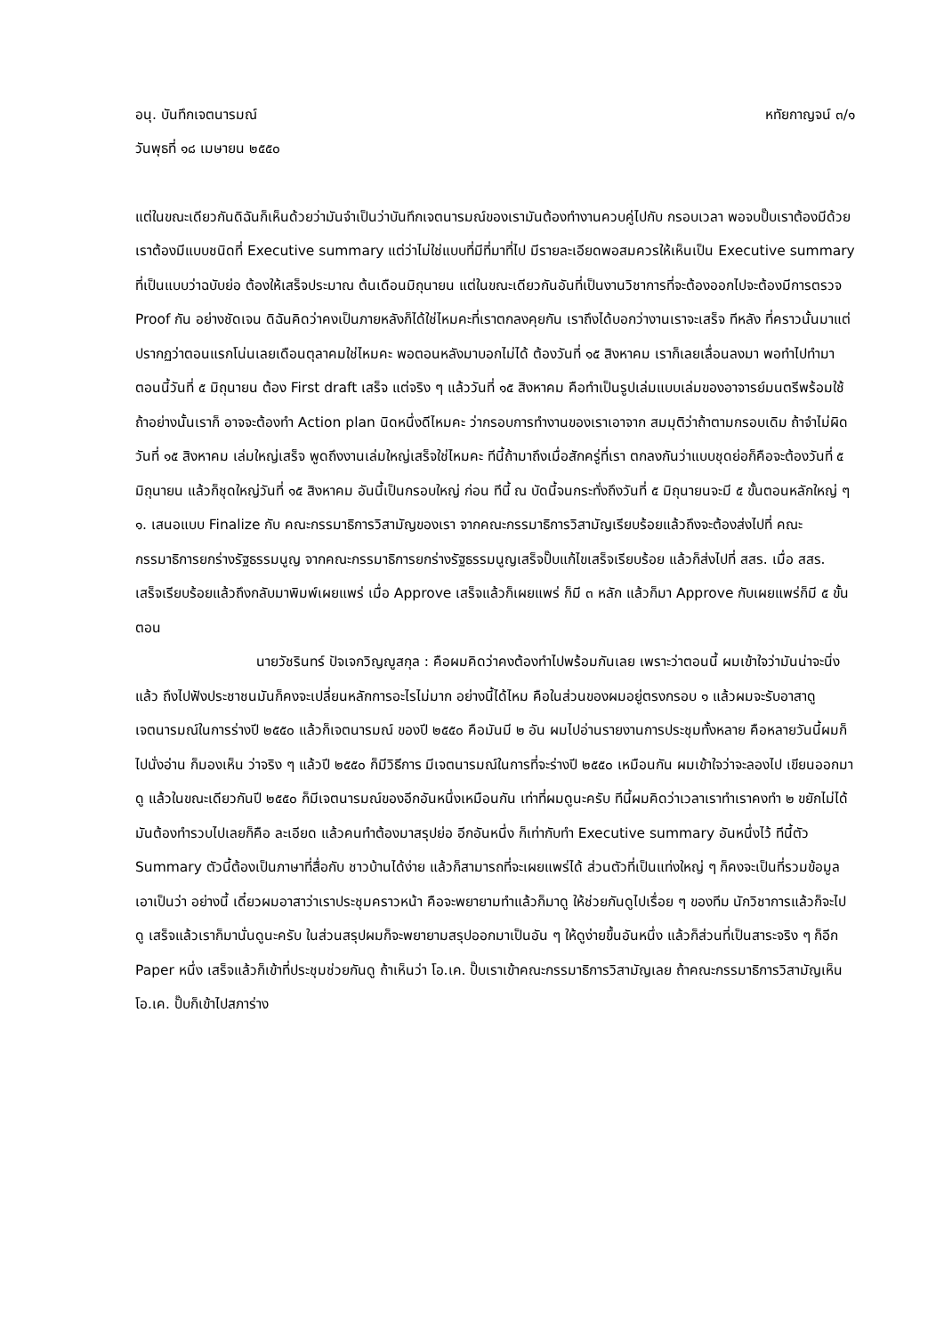อนุ. บันทึกเจตนารมณ์ หทัยกาญจน์ ๓/๑
วันพุธที่ ๑๘ เมษายน ๒๕๕๐
แต่ในขณะเดียวกันดิฉันก็เห็นด้วยว่ามันจำเป็นว่าบันทึกเจตนารมณ์ของเรามันต้องทำงานควบคู่ไปกับ กรอบเวลา พอจบปั๊บเราต้องมีด้วย เราต้องมีแบบชนิดที่ Executive summary แต่ว่าไม่ใช่แบบที่มีที่มาที่ไป มีรายละเอียดพอสมควรให้เห็นเป็น Executive summary ที่เป็นแบบว่าฉบับย่อ ต้องให้เสร็จประมาณ ต้นเดือนมิถุนายน แต่ในขณะเดียวกันอันที่เป็นงานวิชาการที่จะต้องออกไปจะต้องมีการตรวจ Proof กัน อย่างชัดเจน ดิฉันคิดว่าคงเป็นภายหลังก็ได้ใช่ไหมคะที่เราตกลงคุยกัน เราถึงได้บอกว่างานเราจะเสร็จ ทีหลัง ที่คราวนั้นมาแต่ปรากฏว่าตอนแรกโน่นเลยเดือนตุลาคมใช่ไหมคะ พอตอนหลังมาบอกไม่ได้ ต้องวันที่ ๑๕ สิงหาคม เราก็เลยเลื่อนลงมา พอทำไปทำมาตอนนี้วันที่ ๕ มิถุนายน ต้อง First draft เสร็จ แต่จริง ๆ แล้ววันที่ ๑๕ สิงหาคม คือทำเป็นรูปเล่มแบบเล่มของอาจารย์มนตรีพร้อมใช้ ถ้าอย่างนั้นเราก็ อาจจะต้องทำ Action plan นิดหนึ่งดีไหมคะ ว่ากรอบการทำงานของเราเอาจาก สมมุติว่าถ้าตามกรอบเดิม ถ้าจำไม่ผิดวันที่ ๑๕ สิงหาคม เล่มใหญ่เสร็จ พูดถึงงานเล่มใหญ่เสร็จใช่ไหมคะ ทีนี้ถ้ามาถึงเมื่อสักครู่ที่เรา ตกลงกันว่าแบบชุดย่อก็คือจะต้องวันที่ ๕ มิถุนายน แล้วก็ชุดใหญ่วันที่ ๑๕ สิงหาคม อันนี้เป็นกรอบใหญ่ ก่อน ทีนี้ ณ บัดนี้จนกระทั่งถึงวันที่ ๕ มิถุนายนจะมี ๕ ขั้นตอนหลักใหญ่ ๆ ๑. เสนอแบบ Finalize กับ คณะกรรมาธิการวิสามัญของเรา จากคณะกรรมาธิการวิสามัญเรียบร้อยแล้วถึงจะต้องส่งไปที่ คณะกรรมาธิการยกร่างรัฐธรรมนูญ จากคณะกรรมาธิการยกร่างรัฐธรรมนูญเสร็จปั๊บแก้ไขเสร็จเรียบร้อย แล้วก็ส่งไปที่ สสร. เมื่อ สสร. เสร็จเรียบร้อยแล้วถึงกลับมาพิมพ์เผยแพร่ เมื่อ Approve เสร็จแล้วก็เผยแพร่ ก็มี ๓ หลัก แล้วก็มา Approve กับเผยแพร่ก็มี ๕ ขั้นตอน
นายวัชรินทร์ ปัจเจกวิญญูสกุล : คือผมคิดว่าคงต้องทำไปพร้อมกันเลย เพราะว่าตอนนี้ ผมเข้าใจว่ามันน่าจะนิ่งแล้ว ถึงไปฟังประชาชนมันก็คงจะเปลี่ยนหลักการอะไรไม่มาก อย่างนี้ได้ไหม คือในส่วนของผมอยู่ตรงกรอบ ๑ แล้วผมจะรับอาสาดูเจตนารมณ์ในการร่างปี ๒๕๕๐ แล้วก็เจตนารมณ์ ของปี ๒๕๕๐ คือมันมี ๒ อัน ผมไปอ่านรายงานการประชุมทั้งหลาย คือหลายวันนี้ผมก็ไปนั่งอ่าน ก็มองเห็น ว่าจริง ๆ แล้วปี ๒๕๕๐ ก็มีวิธีการ มีเจตนารมณ์ในการที่จะร่างปี ๒๕๕๐ เหมือนกัน ผมเข้าใจว่าจะลองไป เขียนออกมาดู แล้วในขณะเดียวกันปี ๒๕๕๐ ก็มีเจตนารมณ์ของอีกอันหนึ่งเหมือนกัน เท่าที่ผมดูนะครับ ทีนี้ผมคิดว่าเวลาเราทำเราคงทำ ๒ ขยักไม่ได้ มันต้องทำรวบไปเลยก็คือ ละเอียด แล้วคนทำต้องมาสรุปย่อ อีกอันหนึ่ง ก็เท่ากับทำ Executive summary อันหนึ่งไว้ ทีนี้ตัว Summary ตัวนี้ต้องเป็นภาษาที่สื่อกับ ชาวบ้านได้ง่าย แล้วก็สามารถที่จะเผยแพร่ได้ ส่วนตัวที่เป็นแท่งใหญ่ ๆ ก็คงจะเป็นที่รวมข้อมูล เอาเป็นว่า อย่างนี้ เดี๋ยวผมอาสาว่าเราประชุมคราวหน้า คือจะพยายามทำแล้วก็มาดู ให้ช่วยกันดูไปเรื่อย ๆ ของทีม นักวิชาการแล้วก็จะไปดู เสร็จแล้วเราก็มานั่นดูนะครับ ในส่วนสรุปผมก็จะพยายามสรุปออกมาเป็นอัน ๆ ให้ดูง่ายขึ้นอันหนึ่ง แล้วก็ส่วนที่เป็นสาระจริง ๆ ก็อีก Paper หนึ่ง เสร็จแล้วก็เข้าที่ประชุมช่วยกันดู ถ้าเห็นว่า โอ.เค. ปั๊บเราเข้าคณะกรรมาธิการวิสามัญเลย ถ้าคณะกรรมาธิการวิสามัญเห็น โอ.เค. ปั๊บก็เข้าไปสภาร่าง